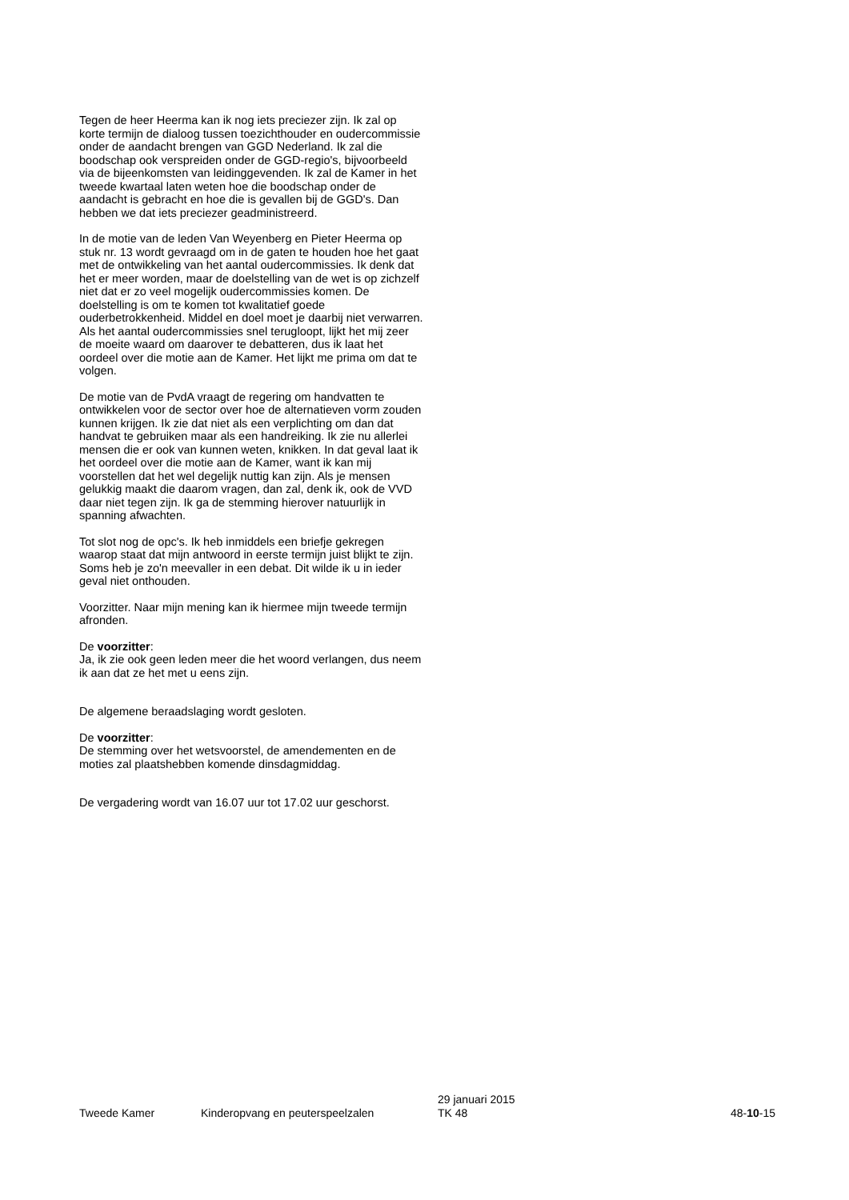Tegen de heer Heerma kan ik nog iets preciezer zijn. Ik zal op korte termijn de dialoog tussen toezichthouder en oudercommissie onder de aandacht brengen van GGD Nederland. Ik zal die boodschap ook verspreiden onder de GGD-regio's, bijvoorbeeld via de bijeenkomsten van leidinggevenden. Ik zal de Kamer in het tweede kwartaal laten weten hoe die boodschap onder de aandacht is gebracht en hoe die is gevallen bij de GGD's. Dan hebben we dat iets preciezer geadministreerd.
In de motie van de leden Van Weyenberg en Pieter Heerma op stuk nr. 13 wordt gevraagd om in de gaten te houden hoe het gaat met de ontwikkeling van het aantal oudercommissies. Ik denk dat het er meer worden, maar de doelstelling van de wet is op zichzelf niet dat er zo veel mogelijk oudercommissies komen. De doelstelling is om te komen tot kwalitatief goede ouderbetrokkenheid. Middel en doel moet je daarbij niet verwarren. Als het aantal oudercommissies snel terugloopt, lijkt het mij zeer de moeite waard om daarover te debatteren, dus ik laat het oordeel over die motie aan de Kamer. Het lijkt me prima om dat te volgen.
De motie van de PvdA vraagt de regering om handvatten te ontwikkelen voor de sector over hoe de alternatieven vorm zouden kunnen krijgen. Ik zie dat niet als een verplichting om dan dat handvat te gebruiken maar als een handreiking. Ik zie nu allerlei mensen die er ook van kunnen weten, knikken. In dat geval laat ik het oordeel over die motie aan de Kamer, want ik kan mij voorstellen dat het wel degelijk nuttig kan zijn. Als je mensen gelukkig maakt die daarom vragen, dan zal, denk ik, ook de VVD daar niet tegen zijn. Ik ga de stemming hierover natuurlijk in spanning afwachten.
Tot slot nog de opc's. Ik heb inmiddels een briefje gekregen waarop staat dat mijn antwoord in eerste termijn juist blijkt te zijn. Soms heb je zo'n meevaller in een debat. Dit wilde ik u in ieder geval niet onthouden.
Voorzitter. Naar mijn mening kan ik hiermee mijn tweede termijn afronden.
De voorzitter:
Ja, ik zie ook geen leden meer die het woord verlangen, dus neem ik aan dat ze het met u eens zijn.
De algemene beraadslaging wordt gesloten.
De voorzitter:
De stemming over het wetsvoorstel, de amendementen en de moties zal plaatshebben komende dinsdagmiddag.
De vergadering wordt van 16.07 uur tot 17.02 uur geschorst.
Tweede Kamer
Kinderopvang en peuterspeelzalen
29 januari 2015
TK 48
48-10-15